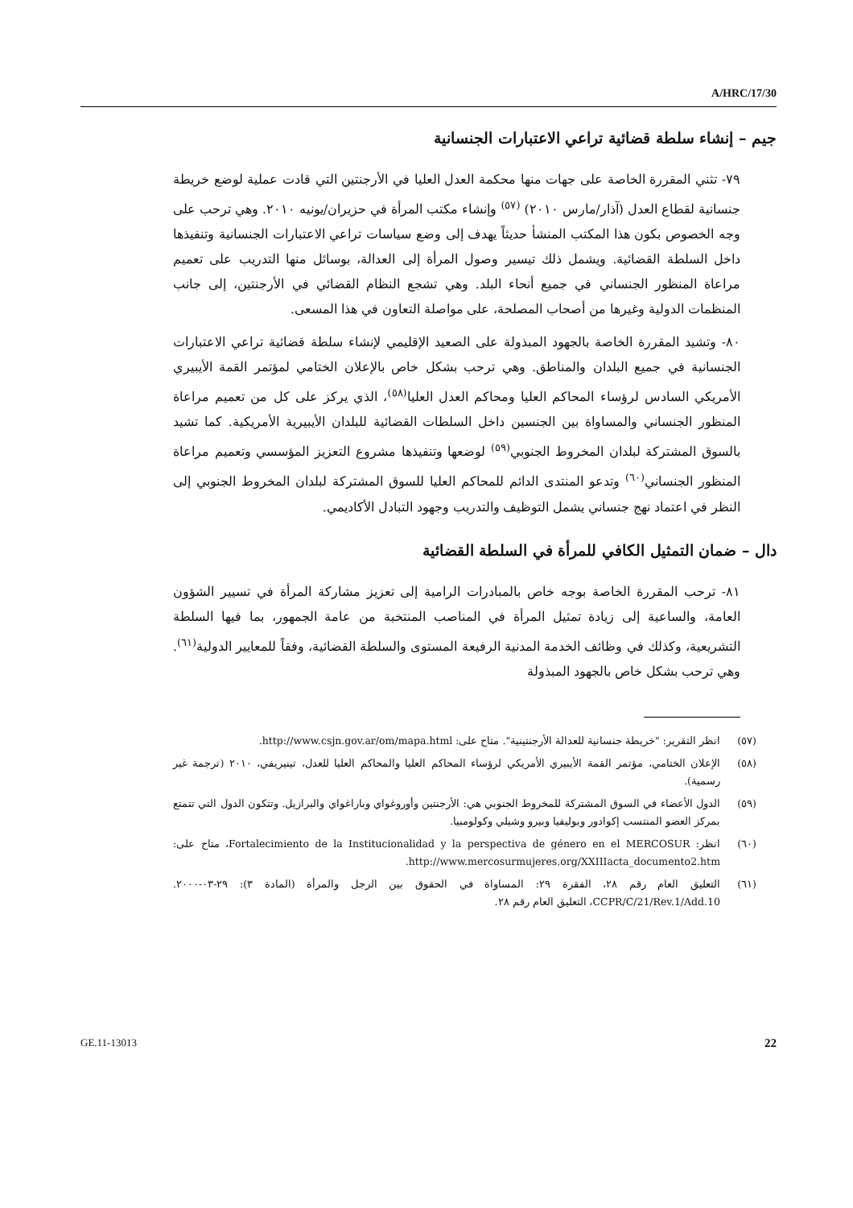A/HRC/17/30
جيم – إنشاء سلطة قضائية تراعي الاعتبارات الجنسانية
٧٩- تثني المقررة الخاصة على جهات منها محكمة العدل العليا في الأرجنتين التي قادت عملية لوضع خريطة جنسانية لقطاع العدل (آذار/مارس ٢٠١٠) <sup>(٥٧)</sup> وإنشاء مكتب المرأة في حزيران/يونيه ٢٠١٠. وهي ترحب على وجه الخصوص بكون هذا المكتب المنشأ حديثاً يهدف إلى وضع سياسات تراعي الاعتبارات الجنسانية وتنفيذها داخل السلطة القضائية. ويشمل ذلك تيسير وصول المرأة إلى العدالة، بوسائل منها التدريب على تعميم مراعاة المنظور الجنساني في جميع أنحاء البلد. وهي تشجع النظام القضائي في الأرجنتين، إلى جانب المنظمات الدولية وغيرها من أصحاب المصلحة، على مواصلة التعاون في هذا المسعى.
٨٠- وتشيد المقررة الخاصة بالجهود المبذولة على الصعيد الإقليمي لإنشاء سلطة قضائية تراعي الاعتبارات الجنسانية في جميع البلدان والمناطق. وهي ترحب بشكل خاص بالإعلان الختامي لمؤتمر القمة الأيبيري الأمريكي السادس لرؤساء المحاكم العليا ومحاكم العدل العليا<sup>(٥٨)</sup>، الذي يركز على كل من تعميم مراعاة المنظور الجنساني والمساواة بين الجنسين داخل السلطات القضائية للبلدان الأيبيرية الأمريكية. كما تشيد بالسوق المشتركة لبلدان المخروط الجنوبي<sup>(٥٩)</sup> لوضعها وتنفيذها مشروع التعزيز المؤسسي وتعميم مراعاة المنظور الجنساني<sup>(٦٠)</sup> وتدعو المنتدى الدائم للمحاكم العليا للسوق المشتركة لبلدان المخروط الجنوبي إلى النظر في اعتماد نهج جنساني يشمل التوظيف والتدريب وجهود التبادل الأكاديمي.
دال – ضمان التمثيل الكافي للمرأة في السلطة القضائية
٨١- ترحب المقررة الخاصة بوجه خاص بالمبادرات الرامية إلى تعزيز مشاركة المرأة في تسيير الشؤون العامة، والساعية إلى زيادة تمثيل المرأة في المناصب المنتخبة من عامة الجمهور، بما فيها السلطة التشريعية، وكذلك في وظائف الخدمة المدنية الرفيعة المستوى والسلطة القضائية، وفقاً للمعايير الدولية<sup>(٦١)</sup>. وهي ترحب بشكل خاص بالجهود المبذولة
(٥٧) انظر التقرير: "خريطة جنسانية للعدالة الأرجنتينية". متاح على: http://www.csjn.gov.ar/om/mapa.html.
(٥٨) الإعلان الختامي، مؤتمر القمة الأيبيري الأمريكي لرؤساء المحاكم العليا والمحاكم العليا للعدل، تينيريفي، ٢٠١٠ (ترجمة غير رسمية).
(٥٩) الدول الأعضاء في السوق المشتركة للمخروط الجنوبي هي: الأرجنتين وأوروغواي وباراغواي والبرازيل. وتتكون الدول التي تتمتع بمركز العضو المنتسب إكوادور وبوليفيا وبيرو وشيلي وكولومبيا.
(٦٠) انظر: Fortalecimiento de la Institucionalidad y la perspectiva de género en el MERCOSUR، متاح على: http://www.mercosurmujeres.org/XXIIIacta_documento2.htm.
(٦١) التعليق العام رقم ٢٨، الفقرة ٢٩: المساواة في الحقوق بين الرجل والمرأة (المادة ٣): ٢٩-٠٣-٢٠٠٠. CCPR/C/21/Rev.1/Add.10، التعليق العام رقم ٢٨.
GE.11-13013 22